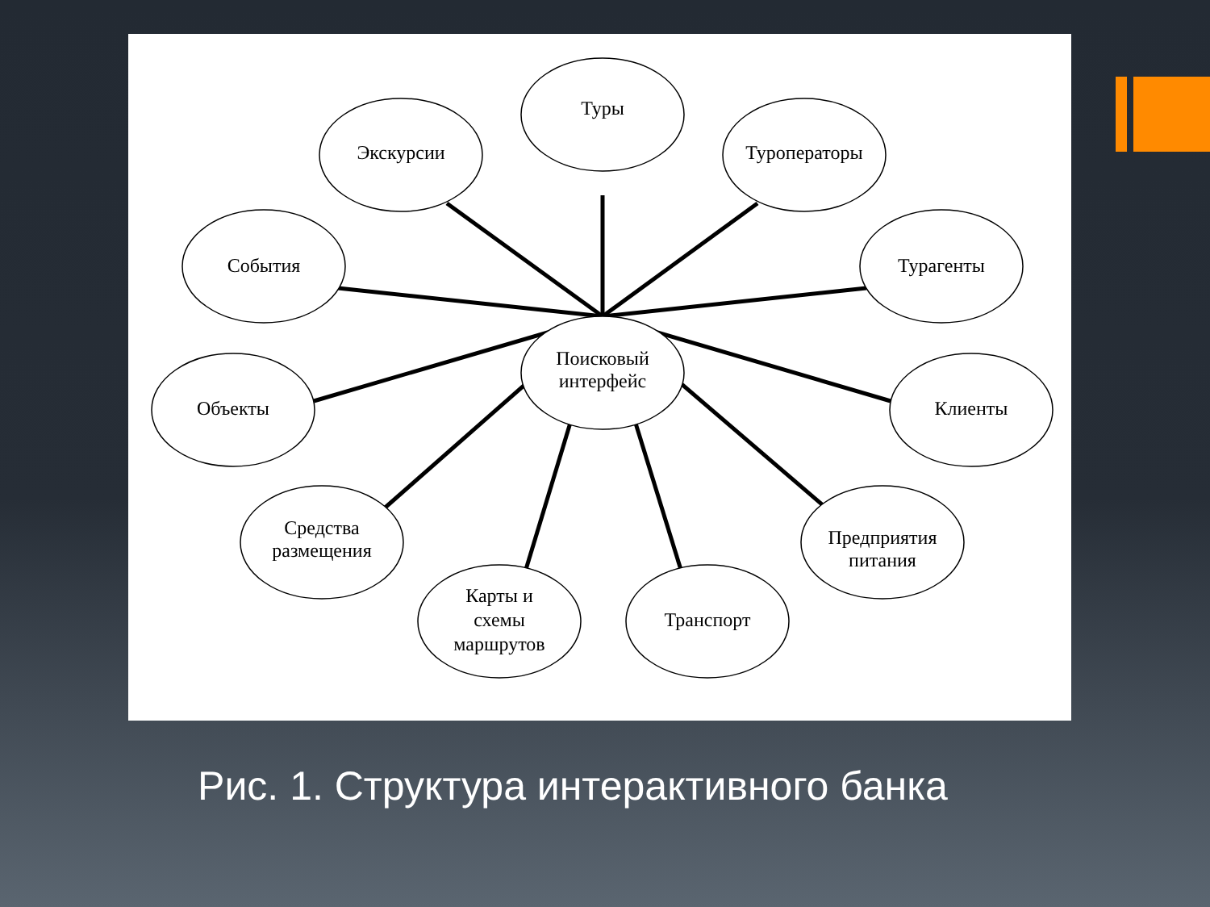Туры
Экскурсии
Туроператоры
События
Турагенты
Объекты
Клиенты
Средства
размещения
Предприятия
питания
Карты и
схемы
маршрутов
Транспорт
Поисковый
интерфейс
Рис. 1. Структура интерактивного банка